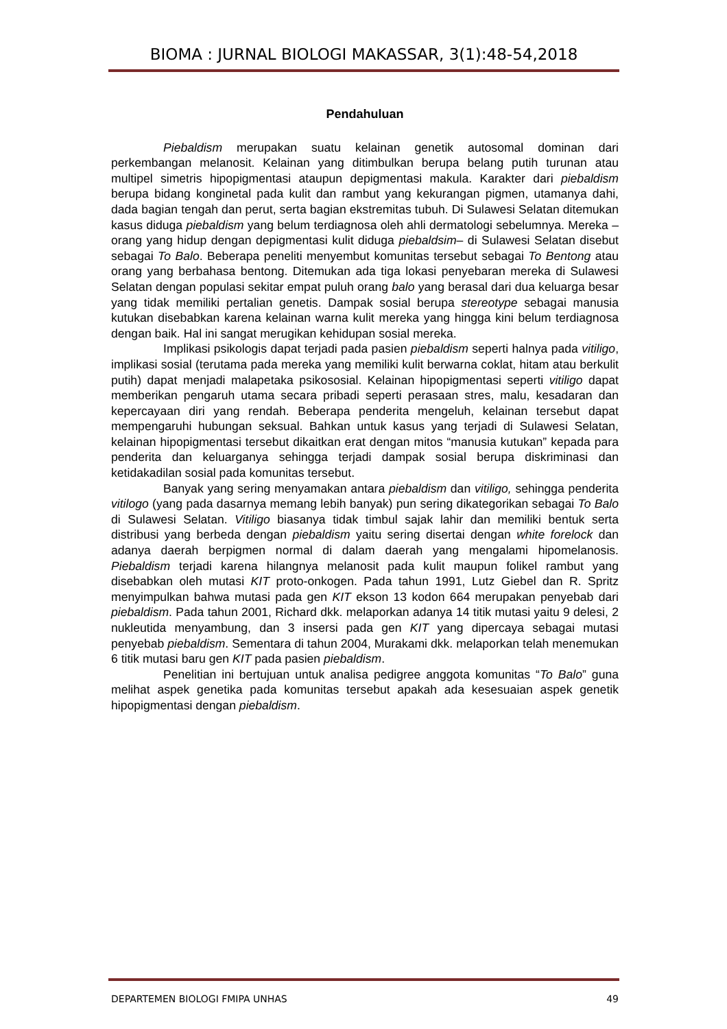BIOMA : JURNAL BIOLOGI MAKASSAR, 3(1):48-54,2018
Pendahuluan
Piebaldism merupakan suatu kelainan genetik autosomal dominan dari perkembangan melanosit. Kelainan yang ditimbulkan berupa belang putih turunan atau multipel simetris hipopigmentasi ataupun depigmentasi makula. Karakter dari piebaldism berupa bidang konginetal pada kulit dan rambut yang kekurangan pigmen, utamanya dahi, dada bagian tengah dan perut, serta bagian ekstremitas tubuh. Di Sulawesi Selatan ditemukan kasus diduga piebaldism yang belum terdiagnosa oleh ahli dermatologi sebelumnya. Mereka –orang yang hidup dengan depigmentasi kulit diduga piebaldsim– di Sulawesi Selatan disebut sebagai To Balo. Beberapa peneliti menyembut komunitas tersebut sebagai To Bentong atau orang yang berbahasa bentong. Ditemukan ada tiga lokasi penyebaran mereka di Sulawesi Selatan dengan populasi sekitar empat puluh orang balo yang berasal dari dua keluarga besar yang tidak memiliki pertalian genetis. Dampak sosial berupa stereotype sebagai manusia kutukan disebabkan karena kelainan warna kulit mereka yang hingga kini belum terdiagnosa dengan baik. Hal ini sangat merugikan kehidupan sosial mereka.
Implikasi psikologis dapat terjadi pada pasien piebaldism seperti halnya pada vitiligo, implikasi sosial (terutama pada mereka yang memiliki kulit berwarna coklat, hitam atau berkulit putih) dapat menjadi malapetaka psikososial. Kelainan hipopigmentasi seperti vitiligo dapat memberikan pengaruh utama secara pribadi seperti perasaan stres, malu, kesadaran dan kepercayaan diri yang rendah. Beberapa penderita mengeluh, kelainan tersebut dapat mempengaruhi hubungan seksual. Bahkan untuk kasus yang terjadi di Sulawesi Selatan, kelainan hipopigmentasi tersebut dikaitkan erat dengan mitos “manusia kutukan” kepada para penderita dan keluarganya sehingga terjadi dampak sosial berupa diskriminasi dan ketidakadilan sosial pada komunitas tersebut.
Banyak yang sering menyamakan antara piebaldism dan vitiligo, sehingga penderita vitilogo (yang pada dasarnya memang lebih banyak) pun sering dikategorikan sebagai To Balo di Sulawesi Selatan. Vitiligo biasanya tidak timbul sajak lahir dan memiliki bentuk serta distribusi yang berbeda dengan piebaldism yaitu sering disertai dengan white forelock dan adanya daerah berpigmen normal di dalam daerah yang mengalami hipomelanosis. Piebaldism terjadi karena hilangnya melanosit pada kulit maupun folikel rambut yang disebabkan oleh mutasi KIT proto-onkogen. Pada tahun 1991, Lutz Giebel dan R. Spritz menyimpulkan bahwa mutasi pada gen KIT ekson 13 kodon 664 merupakan penyebab dari piebaldism. Pada tahun 2001, Richard dkk. melaporkan adanya 14 titik mutasi yaitu 9 delesi, 2 nukleutida menyambung, dan 3 insersi pada gen KIT yang dipercaya sebagai mutasi penyebab piebaldism. Sementara di tahun 2004, Murakami dkk. melaporkan telah menemukan 6 titik mutasi baru gen KIT pada pasien piebaldism.
Penelitian ini bertujuan untuk analisa pedigree anggota komunitas “To Balo” guna melihat aspek genetika pada komunitas tersebut apakah ada kesesuaian aspek genetik hipopigmentasi dengan piebaldism.
DEPARTEMEN BIOLOGI FMIPA UNHAS 49